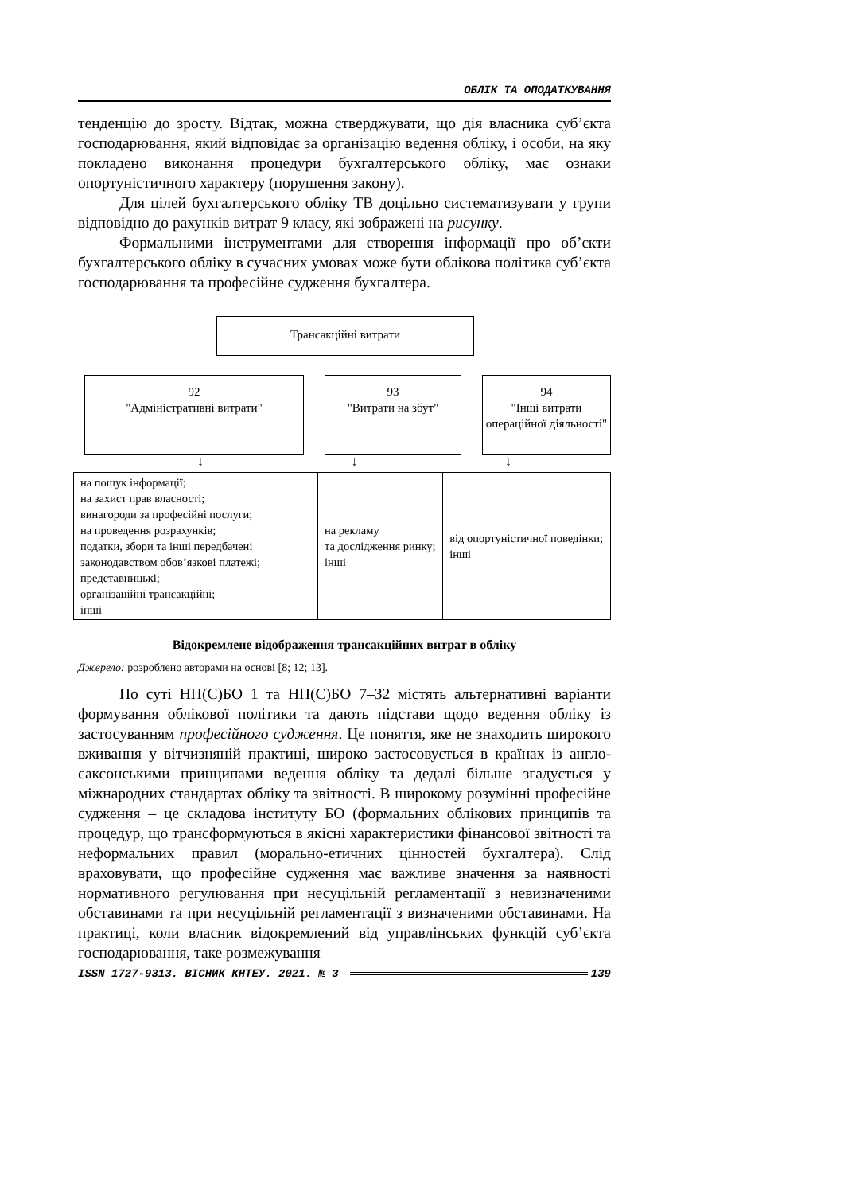ОБЛІК ТА ОПОДАТКУВАННЯ
тенденцію до зросту. Відтак, можна стверджувати, що дія власника суб’єкта господарювання, який відповідає за організацію ведення обліку, і особи, на яку покладено виконання процедури бухгалтерського обліку, має ознаки опортуністичного характеру (порушення закону).
Для цілей бухгалтерського обліку ТВ доцільно систематизувати у групи відповідно до рахунків витрат 9 класу, які зображені на рисунку.
Формальними інструментами для створення інформації про об’єкти бухгалтерського обліку в сучасних умовах може бути облікова політика суб’єкта господарювання та професійне судження бухгалтера.
Трансакційні витрати
92
"Адміністративні витрати"
93
"Витрати на збут"
94
"Інші витрати операційної діяльності"
↓ ↓ ↓
| на пошук інформації; на захист прав власності; винагороди за професійні послуги; на проведення розрахунків; податки, збори та інші передбачені законодавством обов’язкові платежі; представницькі; організаційні трансакційні; інші | на рекламу та дослідження ринку; інші | від опортуністичної поведінки; інші |
Відокремлене відображення трансакційних витрат в обліку
Джерело: розроблено авторами на основі [8; 12; 13].
По суті НП(С)БО 1 та НП(С)БО 7–32 містять альтернативні варіанти формування облікової політики та дають підстави щодо ведення обліку із застосуванням професійного судження. Це поняття, яке не знаходить широкого вживання у вітчизняній практиці, широко застосовується в країнах із англо-саксонськими принципами ведення обліку та дедалі більше згадується у міжнародних стандартах обліку та звітності. В широкому розумінні професійне судження – це складова інституту БО (формальних облікових принципів та процедур, що трансформуються в якісні характеристики фінансової звітності та неформальних правил (морально-етичних цінностей бухгалтера). Слід враховувати, що професійне судження має важливе значення за наявності нормативного регулювання при несуцільній регламентації з невизначеними обставинами та при несуцільній регламентації з визначеними обставинами. На практиці, коли власник відокремлений від управлінських функцій суб’єкта господарювання, таке розмежування
ISSN 1727-9313. ВІСНИК КНТЕУ. 2021. № 3 139